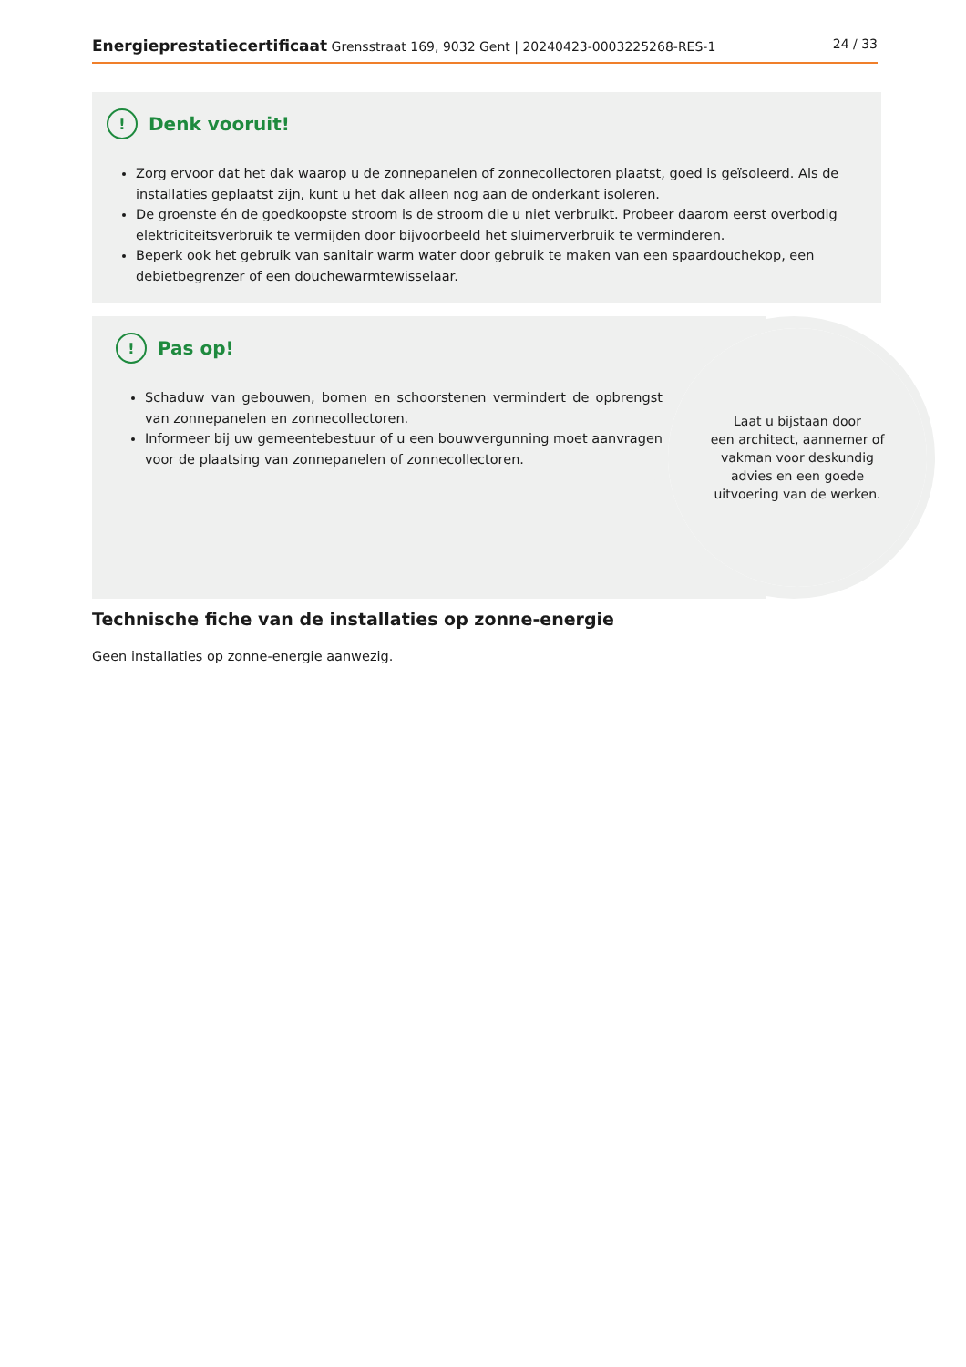Energieprestatiecertificaat Grensstraat 169, 9032 Gent | 20240423-0003225268-RES-1 24 / 33
! Denk vooruit!
Zorg ervoor dat het dak waarop u de zonnepanelen of zonnecollectoren plaatst, goed is geïsoleerd. Als de installaties geplaatst zijn, kunt u het dak alleen nog aan de onderkant isoleren.
De groenste én de goedkoopste stroom is de stroom die u niet verbruikt. Probeer daarom eerst overbodig elektriciteitsverbruik te vermijden door bijvoorbeeld het sluimerverbruik te verminderen.
Beperk ook het gebruik van sanitair warm water door gebruik te maken van een spaardouchekop, een debietbegrenzer of een douchewarmtewisselaar.
! Pas op!
Schaduw van gebouwen, bomen en schoorstenen vermindert de opbrengst van zonnepanelen en zonnecollectoren.
Informeer bij uw gemeentebestuur of u een bouwvergunning moet aanvragen voor de plaatsing van zonnepanelen of zonnecollectoren.
Laat u bijstaan door
een architect, aannemer of
vakman voor deskundig
advies en een goede
uitvoering van de werken.
Technische fiche van de installaties op zonne-energie
Geen installaties op zonne-energie aanwezig.